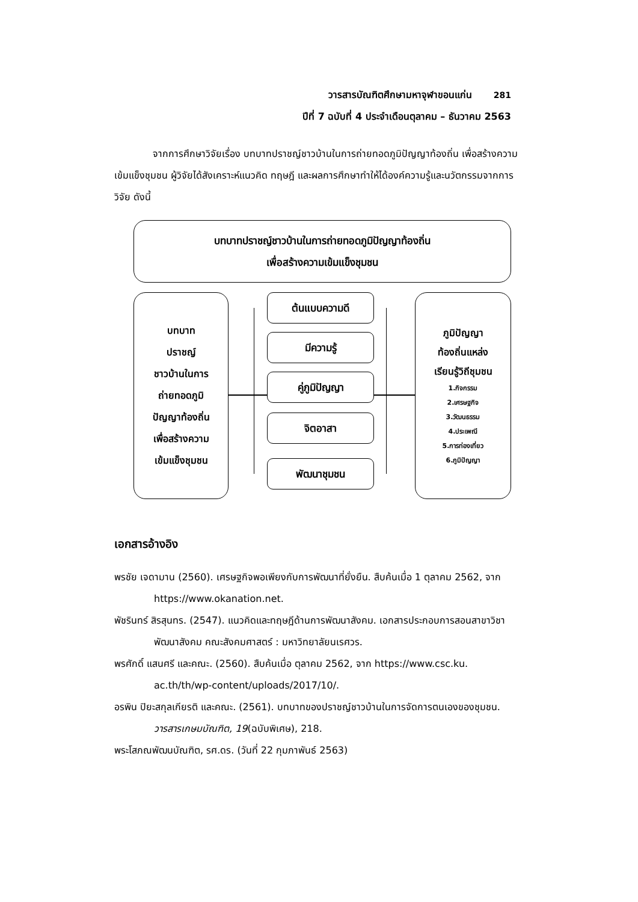วารสารบัณฑิตศึกษามหาจุฬาขอนแก่น 281
ปีที่ 7 ฉบับที่ 4 ประจำเดือนตุลาคม – ธันวาคม 2563
จากการศึกษาวิจัยเรื่อง บทบาทปราชญ์ชาวบ้านในการถ่ายทอดภูมิปัญญาท้องถิ่น เพื่อสร้างความเข้มแข็งชุมชน ผู้วิจัยได้สังเคราะห์แนวคิด ทฤษฎี และผลการศึกษาทำให้ได้องค์ความรู้และนวัตกรรมจากการวิจัย ดังนี้
บทบาทปราชญ์ชาวบ้านในการถ่ายทอดภูมิปัญญาท้องถิ่น
เพื่อสร้างความเข้มแข็งชุมชน
บทบาท
ปราชญ์
ชาวบ้านในการ
ถ่ายทอดภูมิ
ปัญญาท้องถิ่น
เพื่อสร้างความ
เข้มแข็งชุมชน
ต้นแบบความดี
มีความรู้
คู่ภูมิปัญญา
จิตอาสา
พัฒนาชุมชน
ภูมิปัญญา
ท้องถิ่นแหล่ง
เรียนรู้วิถีชุมชน
1.กิจกรรม
2.เศรษฐกิจ
3.วัฒนธรรม
4.ประเพณี
5.การท่องเที่ยว
6.ภูมิปัญญา
เอกสารอ้างอิง
พรชัย เจดามาน (2560). เศรษฐกิจพอเพียงกับการพัฒนาที่ยั่งยืน. สืบค้นเมื่อ 1 ตุลาคม 2562, จาก https://www.okanation.net.
พัชรินทร์ สิรสุนทร. (2547). แนวคิดและทฤษฎีด้านการพัฒนาสังคม. เอกสารประกอบการสอนสาขาวิชาพัฒนาสังคม คณะสังคมศาสตร์ : มหาวิทยาลัยนเรศวร.
พรศักดิ์ แสนศรี และคณะ. (2560). สืบค้นเมื่อ ตุลาคม 2562, จาก https://www.csc.ku. ac.th/th/wp-content/uploads/2017/10/.
อรพิน ปิยะสกุลเกียรติ และคณะ. (2561). บทบาทของปราชญ์ชาวบ้านในการจัดการตนเองของชุมชน. วารสารเกษมบัณฑิต, 19(ฉบับพิเศษ), 218.
พระโสภณพัฒนบัณฑิต, รศ.ดร. (วันที่ 22 กุมภาพันธ์ 2563)